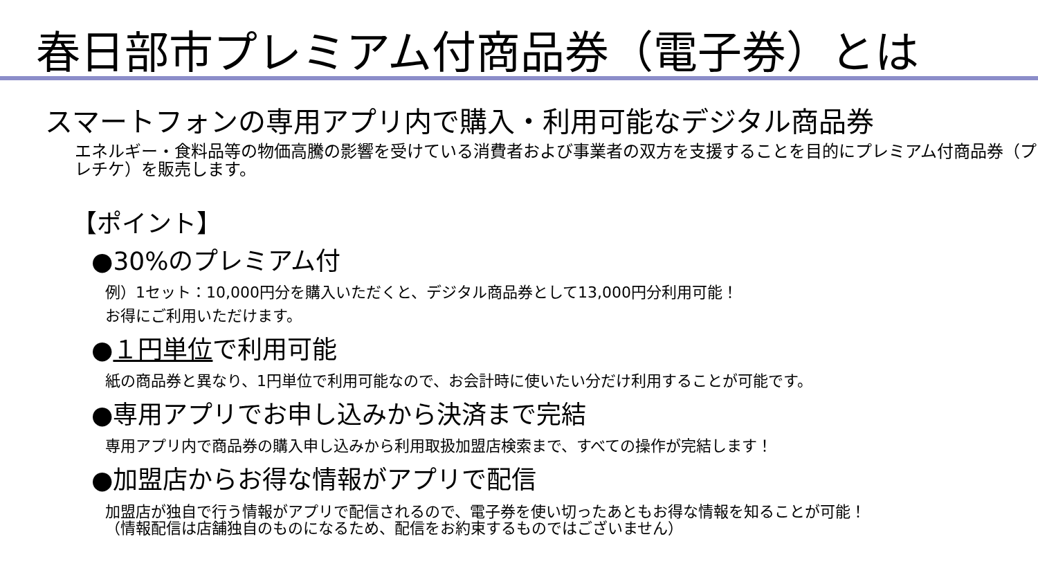春日部市プレミアム付商品券（電子券）とは
スマートフォンの専用アプリ内で購入・利用可能なデジタル商品券
エネルギー・食料品等の物価高騰の影響を受けている消費者および事業者の双方を支援することを目的にプレミアム付商品券（プレチケ）を販売します。
【ポイント】
●30%のプレミアム付
例）1セット：10,000円分を購入いただくと、デジタル商品券として13,000円分利用可能！
お得にご利用いただけます。
●１円単位で利用可能
紙の商品券と異なり、1円単位で利用可能なので、お会計時に使いたい分だけ利用することが可能です。
●専用アプリでお申し込みから決済まで完結
専用アプリ内で商品券の購入申し込みから利用取扱加盟店検索まで、すべての操作が完結します！
●加盟店からお得な情報がアプリで配信
加盟店が独自で行う情報がアプリで配信されるので、電子券を使い切ったあともお得な情報を知ることが可能！
（情報配信は店舗独自のものになるため、配信をお約束するものではございません）